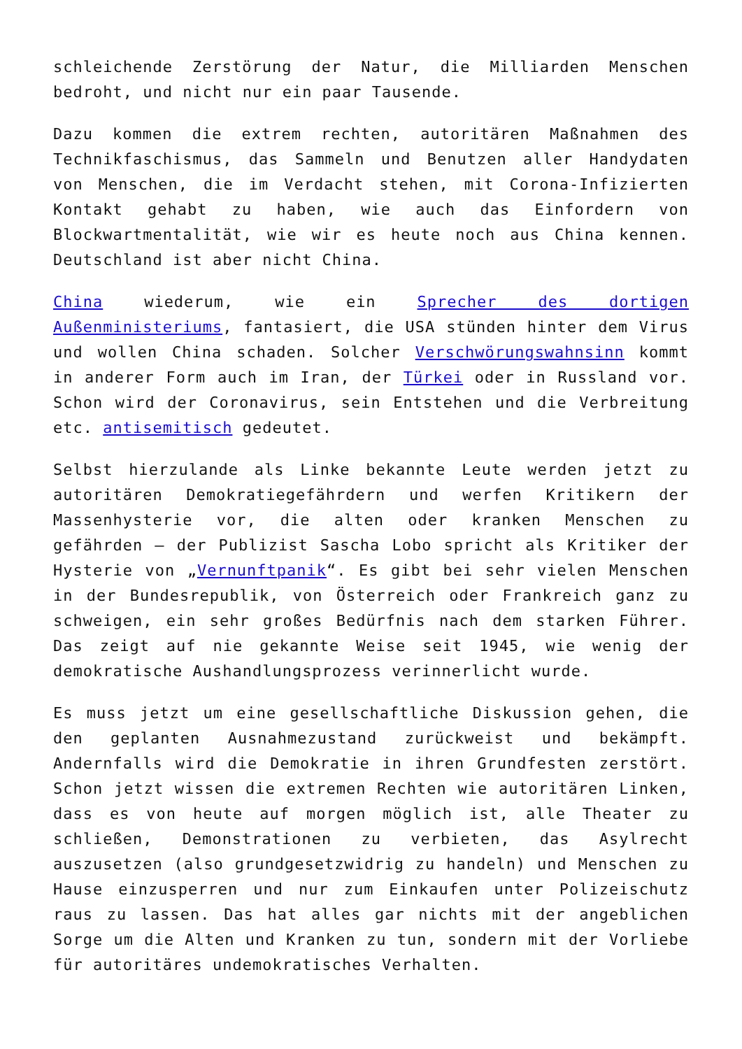schleichende Zerstörung der Natur, die Milliarden Menschen bedroht, und nicht nur ein paar Tausende.
Dazu kommen die extrem rechten, autoritären Maßnahmen des Technikfaschismus, das Sammeln und Benutzen aller Handydaten von Menschen, die im Verdacht stehen, mit Corona-Infizierten Kontakt gehabt zu haben, wie auch das Einfordern von Blockwartmentalität, wie wir es heute noch aus China kennen. Deutschland ist aber nicht China.
China wiederum, wie ein Sprecher des dortigen Außenministeriums, fantasiert, die USA stünden hinter dem Virus und wollen China schaden. Solcher Verschwörungswahnsinn kommt in anderer Form auch im Iran, der Türkei oder in Russland vor. Schon wird der Coronavirus, sein Entstehen und die Verbreitung etc. antisemitisch gedeutet.
Selbst hierzulande als Linke bekannte Leute werden jetzt zu autoritären Demokratiegefährdern und werfen Kritikern der Massenhysterie vor, die alten oder kranken Menschen zu gefährden – der Publizist Sascha Lobo spricht als Kritiker der Hysterie von „Vernunftpanik“. Es gibt bei sehr vielen Menschen in der Bundesrepublik, von Österreich oder Frankreich ganz zu schweigen, ein sehr großes Bedürfnis nach dem starken Führer. Das zeigt auf nie gekannte Weise seit 1945, wie wenig der demokratische Aushandlungsprozess verinnerlicht wurde.
Es muss jetzt um eine gesellschaftliche Diskussion gehen, die den geplanten Ausnahmezustand zurückweist und bekämpft. Andernfalls wird die Demokratie in ihren Grundfesten zerstört. Schon jetzt wissen die extremen Rechten wie autoritären Linken, dass es von heute auf morgen möglich ist, alle Theater zu schließen, Demonstrationen zu verbieten, das Asylrecht auszusetzen (also grundgesetzwidrig zu handeln) und Menschen zu Hause einzusperren und nur zum Einkaufen unter Polizeischutz raus zu lassen. Das hat alles gar nichts mit der angeblichen Sorge um die Alten und Kranken zu tun, sondern mit der Vorliebe für autoritäres undemokratisches Verhalten.